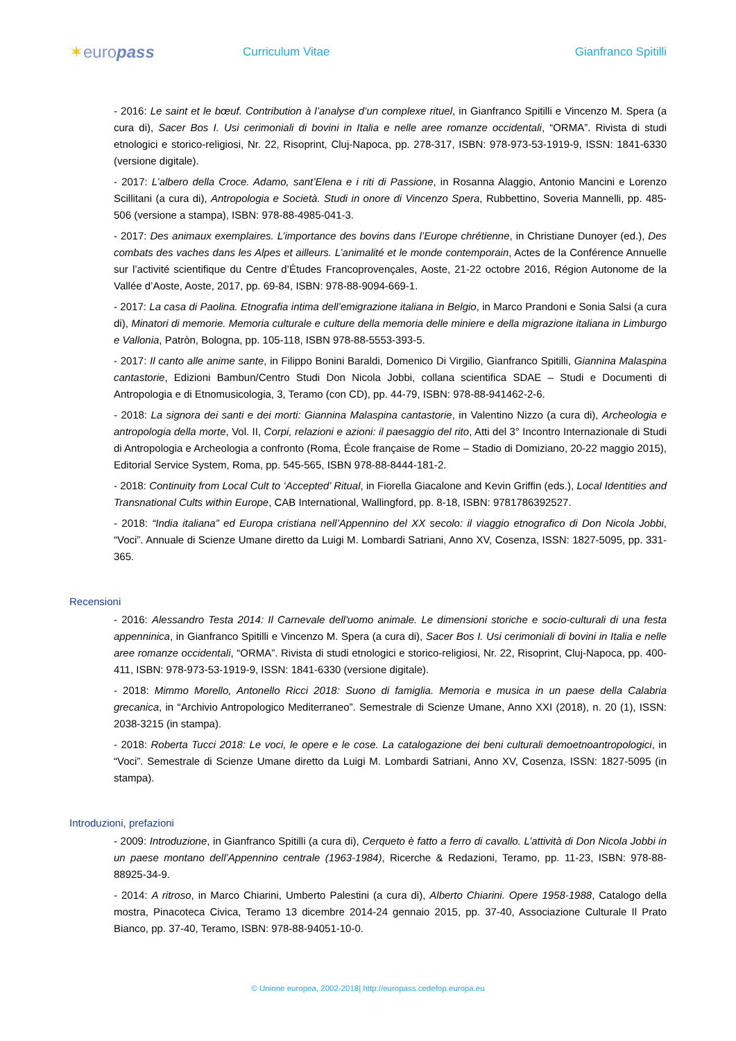✶europass
Curriculum Vitae Gianfranco Spitilli
- 2016: Le saint et le bœuf. Contribution à l’analyse d’un complexe rituel, in Gianfranco Spitilli e Vincenzo M. Spera (a cura di), Sacer Bos I. Usi cerimoniali di bovini in Italia e nelle aree romanze occidentali, “ORMA”. Rivista di studi etnologici e storico-religiosi, Nr. 22, Risoprint, Cluj-Napoca, pp. 278-317, ISBN: 978-973-53-1919-9, ISSN: 1841-6330 (versione digitale).
- 2017: L’albero della Croce. Adamo, sant’Elena e i riti di Passione, in Rosanna Alaggio, Antonio Mancini e Lorenzo Scillitani (a cura di), Antropologia e Società. Studi in onore di Vincenzo Spera, Rubbettino, Soveria Mannelli, pp. 485-506 (versione a stampa), ISBN: 978-88-4985-041-3.
- 2017: Des animaux exemplaires. L’importance des bovins dans l’Europe chrétienne, in Christiane Dunoyer (ed.), Des combats des vaches dans les Alpes et ailleurs. L’animalité et le monde contemporain, Actes de la Conférence Annuelle sur l’activité scientifique du Centre d’Études Francoprovençales, Aoste, 21-22 octobre 2016, Région Autonome de la Vallée d’Aoste, Aoste, 2017, pp. 69-84, ISBN: 978-88-9094-669-1.
- 2017: La casa di Paolina. Etnografia intima dell’emigrazione italiana in Belgio, in Marco Prandoni e Sonia Salsi (a cura di), Minatori di memorie. Memoria culturale e culture della memoria delle miniere e della migrazione italiana in Limburgo e Vallonia, Patròn, Bologna, pp. 105-118, ISBN 978-88-5553-393-5.
- 2017: Il canto alle anime sante, in Filippo Bonini Baraldi, Domenico Di Virgilio, Gianfranco Spitilli, Giannina Malaspina cantastorie, Edizioni Bambun/Centro Studi Don Nicola Jobbi, collana scientifica SDAE – Studi e Documenti di Antropologia e di Etnomusicologia, 3, Teramo (con CD), pp. 44-79, ISBN: 978-88-941462-2-6.
- 2018: La signora dei santi e dei morti: Giannina Malaspina cantastorie, in Valentino Nizzo (a cura di), Archeologia e antropologia della morte, Vol. II, Corpi, relazioni e azioni: il paesaggio del rito, Atti del 3° Incontro Internazionale di Studi di Antropologia e Archeologia a confronto (Roma, École française de Rome – Stadio di Domiziano, 20-22 maggio 2015), Editorial Service System, Roma, pp. 545-565, ISBN 978-88-8444-181-2.
- 2018: Continuity from Local Cult to ‘Accepted’ Ritual, in Fiorella Giacalone and Kevin Griffin (eds.), Local Identities and Transnational Cults within Europe, CAB International, Wallingford, pp. 8-18, ISBN: 9781786392527.
- 2018: “India italiana” ed Europa cristiana nell’Appennino del XX secolo: il viaggio etnografico di Don Nicola Jobbi, “Voci”. Annuale di Scienze Umane diretto da Luigi M. Lombardi Satriani, Anno XV, Cosenza, ISSN: 1827-5095, pp. 331-365.
Recensioni
- 2016: Alessandro Testa 2014: Il Carnevale dell'uomo animale. Le dimensioni storiche e socio-culturali di una festa appenninica, in Gianfranco Spitilli e Vincenzo M. Spera (a cura di), Sacer Bos I. Usi cerimoniali di bovini in Italia e nelle aree romanze occidentali, “ORMA”. Rivista di studi etnologici e storico-religiosi, Nr. 22, Risoprint, Cluj-Napoca, pp. 400-411, ISBN: 978-973-53-1919-9, ISSN: 1841-6330 (versione digitale).
- 2018: Mimmo Morello, Antonello Ricci 2018: Suono di famiglia. Memoria e musica in un paese della Calabria grecanica, in “Archivio Antropologico Mediterraneo”. Semestrale di Scienze Umane, Anno XXI (2018), n. 20 (1), ISSN: 2038-3215 (in stampa).
- 2018: Roberta Tucci 2018: Le voci, le opere e le cose. La catalogazione dei beni culturali demoetnoantropologici, in “Voci”. Semestrale di Scienze Umane diretto da Luigi M. Lombardi Satriani, Anno XV, Cosenza, ISSN: 1827-5095 (in stampa).
Introduzioni, prefazioni
- 2009: Introduzione, in Gianfranco Spitilli (a cura di), Cerqueto è fatto a ferro di cavallo. L’attività di Don Nicola Jobbi in un paese montano dell’Appennino centrale (1963-1984), Ricerche & Redazioni, Teramo, pp. 11-23, ISBN: 978-88-88925-34-9.
- 2014: A ritroso, in Marco Chiarini, Umberto Palestini (a cura di), Alberto Chiarini. Opere 1958-1988, Catalogo della mostra, Pinacoteca Civica, Teramo 13 dicembre 2014-24 gennaio 2015, pp. 37-40, Associazione Culturale Il Prato Bianco, pp. 37-40, Teramo, ISBN: 978-88-94051-10-0.
© Unione europea, 2002-2018| http://europass.cedefop.europa.eu